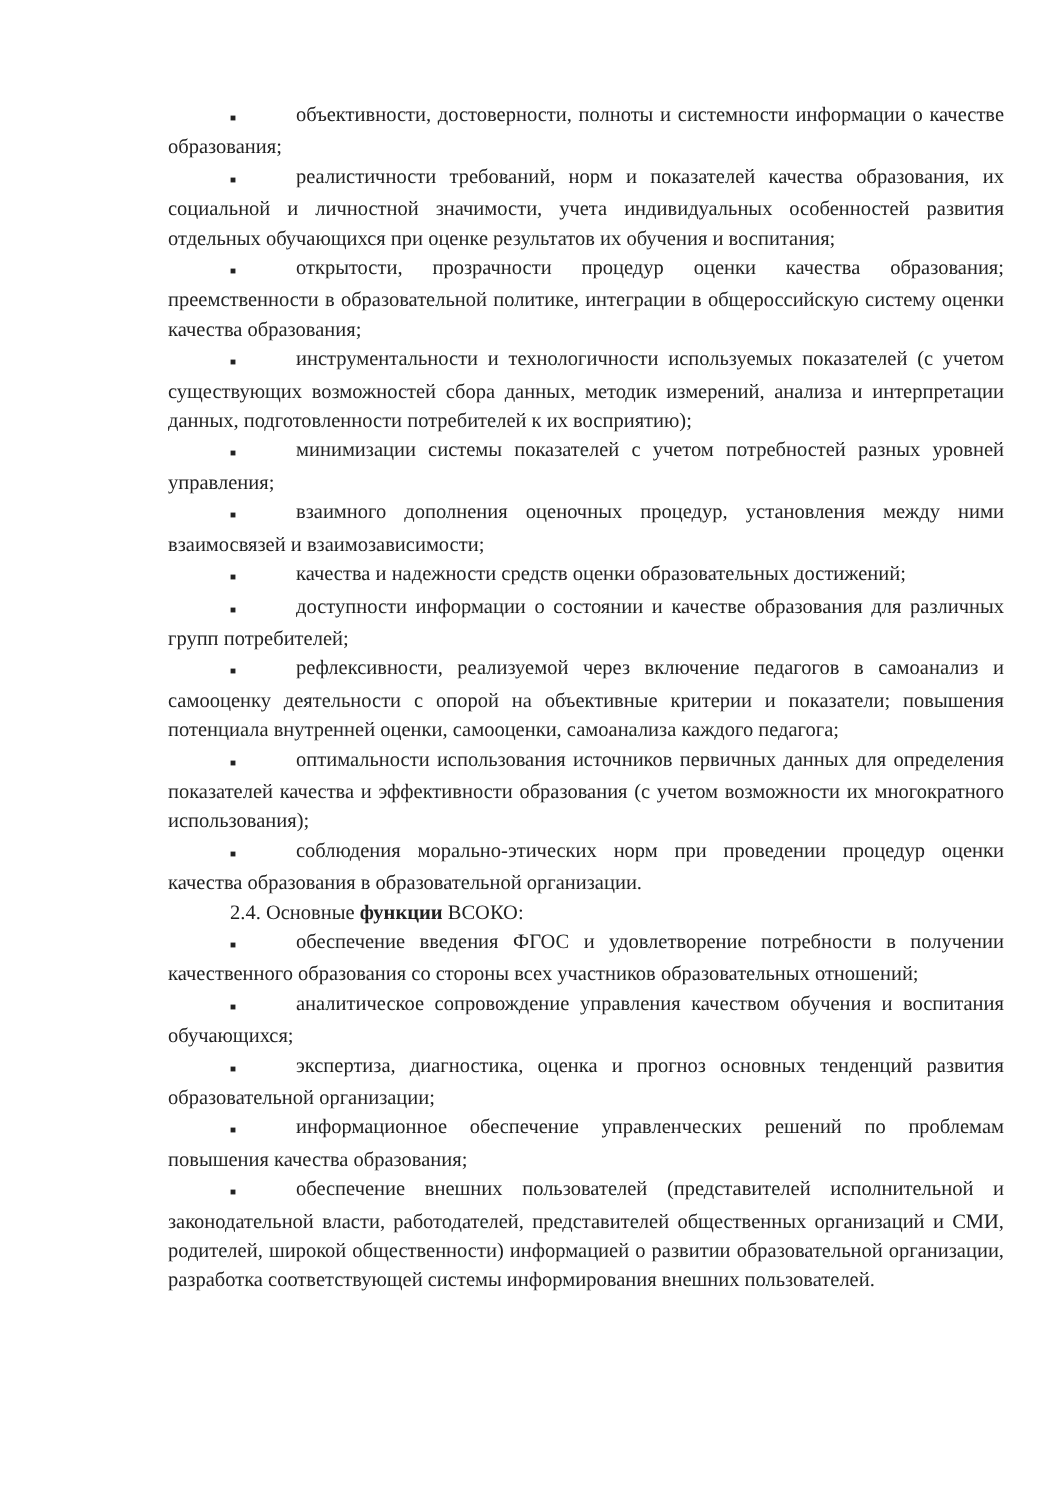■ объективности, достоверности, полноты и системности информации о качестве образования;
■ реалистичности требований, норм и показателей качества образования, их социальной и личностной значимости, учета индивидуальных особенностей развития отдельных обучающихся при оценке результатов их обучения и воспитания;
■ открытости, прозрачности процедур оценки качества образования; преемственности в образовательной политике, интеграции в общероссийскую систему оценки качества образования;
■ инструментальности и технологичности используемых показателей (с учетом существующих возможностей сбора данных, методик измерений, анализа и интерпретации данных, подготовленности потребителей к их восприятию);
■ минимизации системы показателей с учетом потребностей разных уровней управления;
■ взаимного дополнения оценочных процедур, установления между ними взаимосвязей и взаимозависимости;
■ качества и надежности средств оценки образовательных достижений;
■ доступности информации о состоянии и качестве образования для различных групп потребителей;
■ рефлексивности, реализуемой через включение педагогов в самоанализ и самооценку деятельности с опорой на объективные критерии и показатели; повышения потенциала внутренней оценки, самооценки, самоанализа каждого педагога;
■ оптимальности использования источников первичных данных для определения показателей качества и эффективности образования (с учетом возможности их многократного использования);
■ соблюдения морально-этических норм при проведении процедур оценки качества образования в образовательной организации.
2.4. Основные функции ВСОКО:
■ обеспечение введения ФГОС и удовлетворение потребности в получении качественного образования со стороны всех участников образовательных отношений;
■ аналитическое сопровождение управления качеством обучения и воспитания обучающихся;
■ экспертиза, диагностика, оценка и прогноз основных тенденций развития образовательной организации;
■ информационное обеспечение управленческих решений по проблемам повышения качества образования;
■ обеспечение внешних пользователей (представителей исполнительной и законодательной власти, работодателей, представителей общественных организаций и СМИ, родителей, широкой общественности) информацией о развитии образовательной организации, разработка соответствующей системы информирования внешних пользователей.